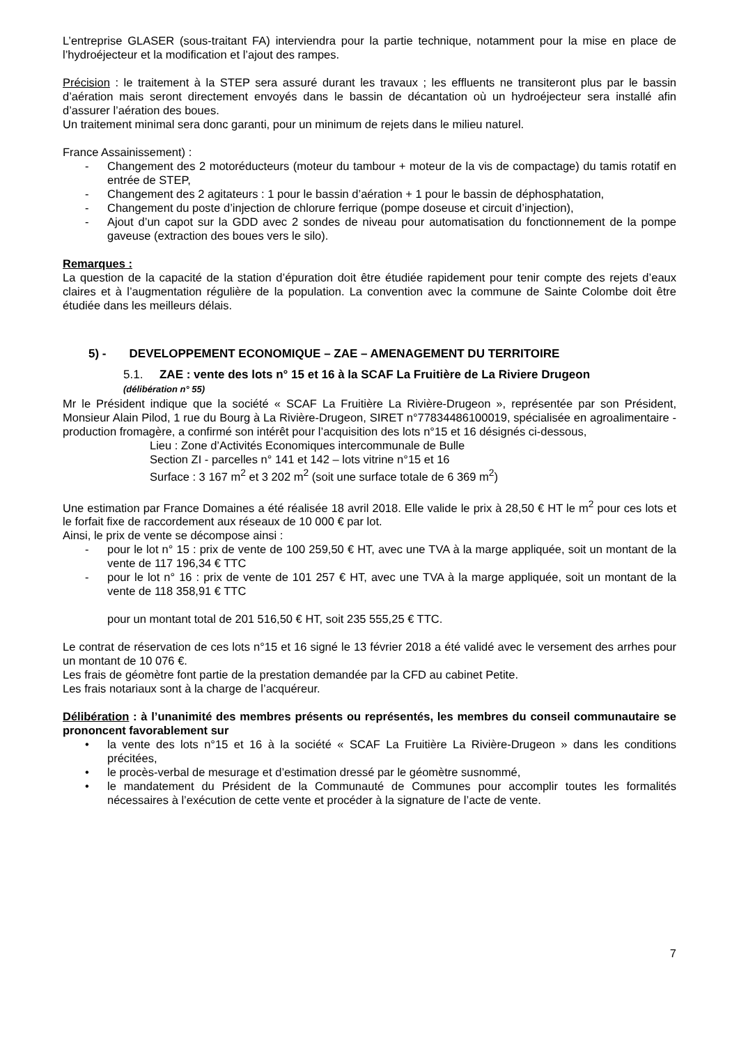L’entreprise GLASER (sous-traitant FA) interviendra pour la partie technique, notamment pour la mise en place de l’hydroéjecteur et la modification et l’ajout des rampes.
Précision : le traitement à la STEP sera assuré durant les travaux ; les effluents ne transiteront plus par le bassin d’aération mais seront directement envoyés dans le bassin de décantation où un hydroéjecteur sera installé afin d’assurer l’aération des boues.
Un traitement minimal sera donc garanti, pour un minimum de rejets dans le milieu naturel.
France Assainissement) :
- Changement des 2 motoréducteurs (moteur du tambour + moteur de la vis de compactage) du tamis rotatif en entrée de STEP,
- Changement des 2 agitateurs : 1 pour le bassin d’aération + 1 pour le bassin de déphosphatation,
- Changement du poste d’injection de chlorure ferrique (pompe doseuse et circuit d’injection),
- Ajout d’un capot sur la GDD avec 2 sondes de niveau pour automatisation du fonctionnement de la pompe gaveuse (extraction des boues vers le silo).
Remarques :
La question de la capacité de la station d’épuration doit être étudiée rapidement pour tenir compte des rejets d’eaux claires et à l’augmentation régulière de la population. La convention avec la commune de Sainte Colombe doit être étudiée dans les meilleurs délais.
5) - DEVELOPPEMENT ECONOMIQUE – ZAE – AMENAGEMENT DU TERRITOIRE
5.1. ZAE : vente des lots n° 15 et 16 à la SCAF La Fruitière de La Riviere Drugeon
(délibération n° 55)
Mr le Président indique que la société « SCAF La Fruitière La Rivière-Drugeon », représentée par son Président, Monsieur Alain Pilod, 1 rue du Bourg à La Rivière-Drugeon, SIRET n°77834486100019, spécialisée en agroalimentaire - production fromagère, a confirmé son intérêt pour l’acquisition des lots n°15 et 16 désignés ci-dessous,
Lieu : Zone d’Activités Economiques intercommunale de Bulle
Section ZI - parcelles n° 141 et 142 – lots vitrine n°15 et 16
Surface : 3 167 m<sup>2</sup> et 3 202 m<sup>2</sup> (soit une surface totale de 6 369 m<sup>2</sup>)
Une estimation par France Domaines a été réalisée 18 avril 2018. Elle valide le prix à 28,50 € HT le m<sup>2</sup> pour ces lots et le forfait fixe de raccordement aux réseaux de 10 000 € par lot.
Ainsi, le prix de vente se décompose ainsi :
- pour le lot n° 15 : prix de vente de 100 259,50 € HT, avec une TVA à la marge appliquée, soit un montant de la vente de 117 196,34 € TTC
- pour le lot n° 16 : prix de vente de 101 257 € HT, avec une TVA à la marge appliquée, soit un montant de la vente de 118 358,91 € TTC
pour un montant total de 201 516,50 € HT, soit 235 555,25 € TTC.
Le contrat de réservation de ces lots n°15 et 16 signé le 13 février 2018 a été validé avec le versement des arrhes pour un montant de 10 076 €.
Les frais de géomètre font partie de la prestation demandée par la CFD au cabinet Petite.
Les frais notariaux sont à la charge de l’acquéreur.
Délibération : à l’unanimité des membres présents ou représentés, les membres du conseil communautaire se prononcent favorablement sur
• la vente des lots n°15 et 16 à la société « SCAF La Fruitière La Rivière-Drugeon » dans les conditions précitées,
• le procès-verbal de mesurage et d’estimation dressé par le géomètre susnommé,
• le mandatement du Président de la Communauté de Communes pour accomplir toutes les formalités nécessaires à l’exécution de cette vente et procéder à la signature de l’acte de vente.
7